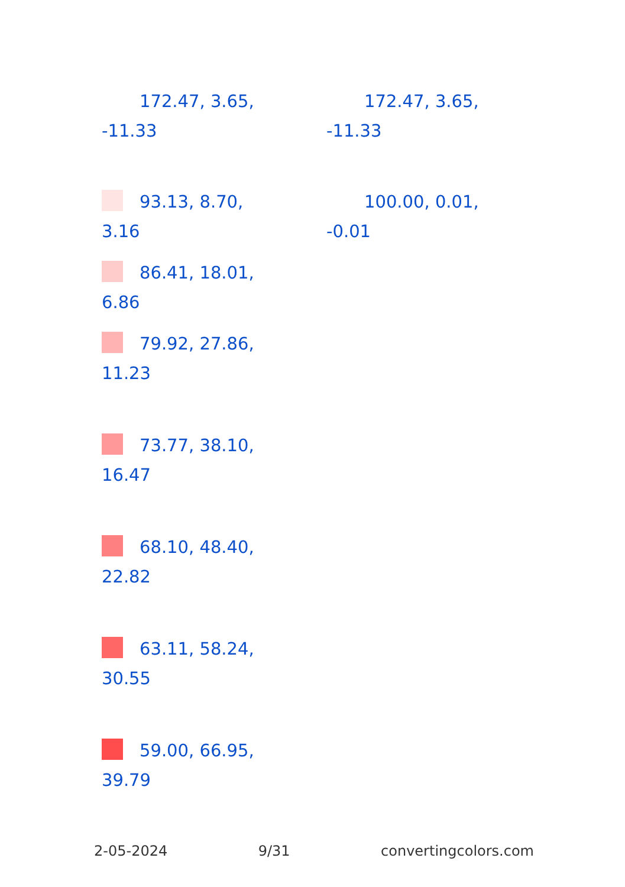172.47, 3.65, -11.33
93.13, 8.70, 3.16
86.41, 18.01, 6.86
79.92, 27.86, 11.23
73.77, 38.10, 16.47
68.10, 48.40, 22.82
63.11, 58.24, 30.55
59.00, 66.95, 39.79
172.47, 3.65, -11.33
100.00, 0.01, -0.01
2-05-2024 9/31 convertingcolors.com